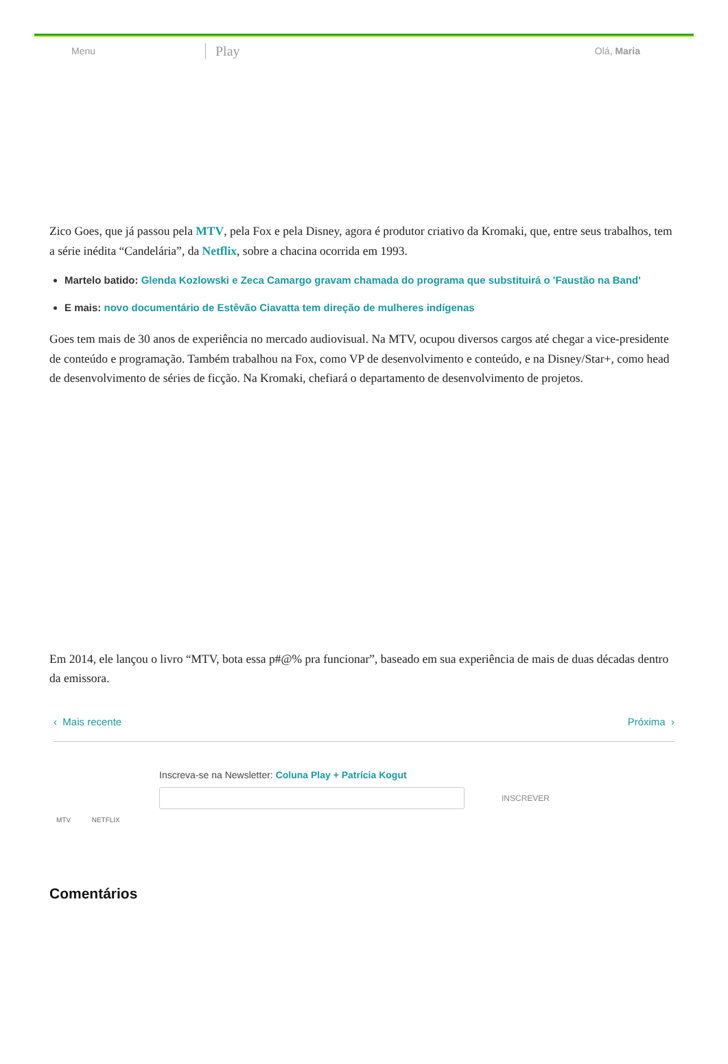Menu Play Olá, Maria
Zico Goes, que já passou pela MTV, pela Fox e pela Disney, agora é produtor criativo da Kromaki, que, entre seus trabalhos, tem a série inédita “Candelária”, da Netflix, sobre a chacina ocorrida em 1993.
Martelo batido: Glenda Kozlowski e Zeca Camargo gravam chamada do programa que substituirá o 'Faustão na Band'
E mais: novo documentário de Estêvão Ciavatta tem direção de mulheres indígenas
Goes tem mais de 30 anos de experiência no mercado audiovisual. Na MTV, ocupou diversos cargos até chegar a vice-presidente de conteúdo e programação. Também trabalhou na Fox, como VP de desenvolvimento e conteúdo, e na Disney/Star+, como head de desenvolvimento de séries de ficção. Na Kromaki, chefiará o departamento de desenvolvimento de projetos.
Em 2014, ele lançou o livro “MTV, bota essa p#@% pra funcionar”, baseado em sua experiência de mais de duas décadas dentro da emissora.
‹ Mais recente Próxima ›
Inscreva-se na Newsletter: Coluna Play + Patrícia Kogut
INSCREVER
MTV NETFLIX
Comentários